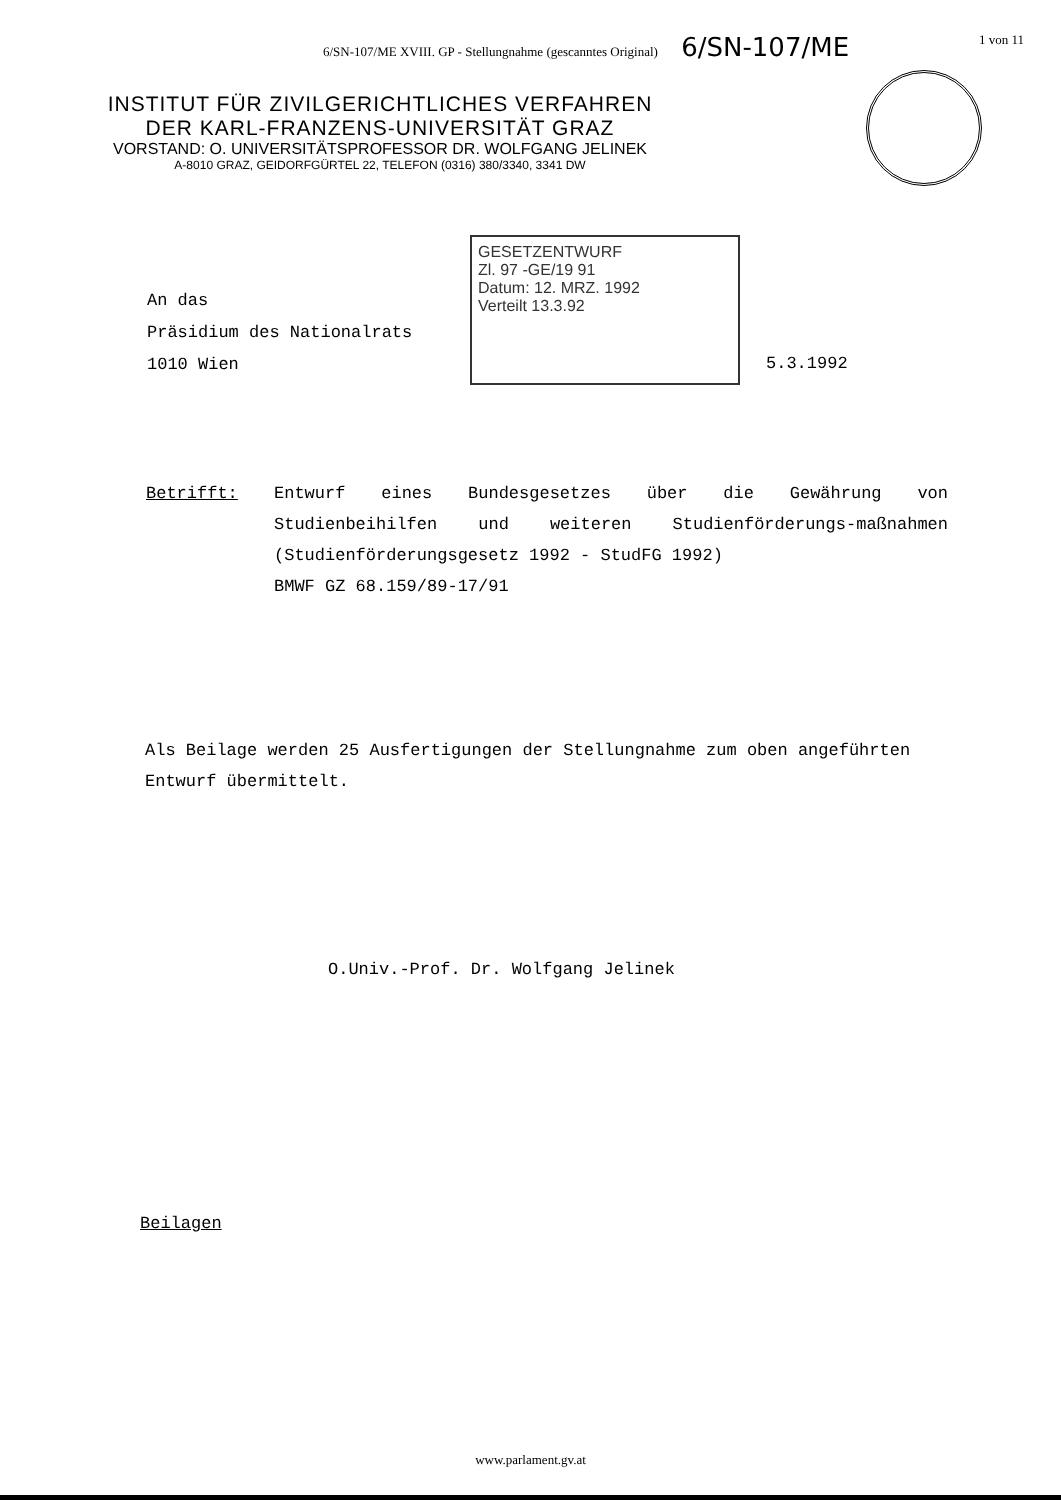6/SN-107/ME XVIII. GP - Stellungnahme (gescanntes Original) 6/SN-107/ME 1 von 11
INSTITUT FÜR ZIVILGERICHTLICHES VERFAHREN
DER KARL-FRANZENS-UNIVERSITÄT GRAZ
VORSTAND: O. UNIVERSITÄTSPROFESSOR DR. WOLFGANG JELINEK
A-8010 GRAZ, GEIDORFGÜRTEL 22, TELEFON (0316) 380/3340, 3341 DW
GESETZENTWURF
Zl. 97 -GE/19 91
Datum: 12. MRZ. 1992
Verteilt 13.3.92
An das
Präsidium des Nationalrats
1010 Wien
5.3.1992
Betrifft: Entwurf eines Bundesgesetzes über die Gewährung von Studienbeihilfen und weiteren Studienförderungs-maßnahmen (Studienförderungsgesetz 1992 - StudFG 1992)
BMWF GZ 68.159/89-17/91
Als Beilage werden 25 Ausfertigungen der Stellungnahme zum oben angeführten Entwurf übermittelt.
O.Univ.-Prof. Dr. Wolfgang Jelinek
Beilagen
www.parlament.gv.at